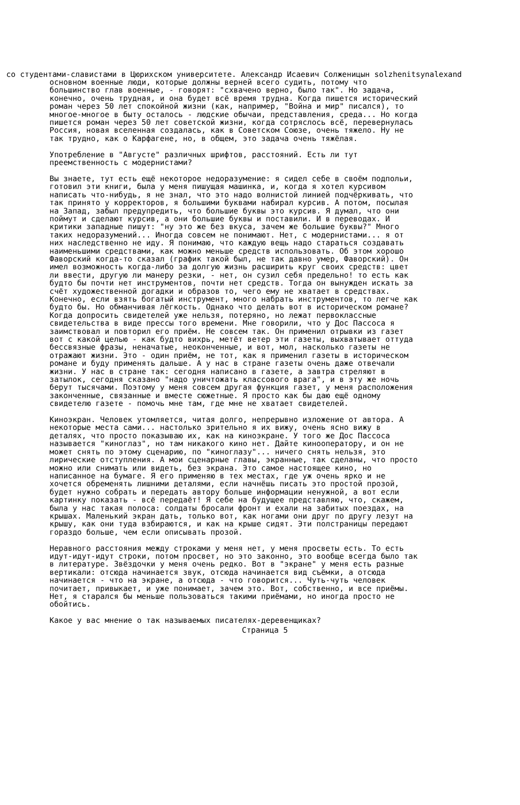. со студентами-славистами в Цюрихском университете. Александр Исаевич Солженицын solzhenitsynalexand
основном военные люди, которые должны верней всего судить, потому что
большинство глав военные, - говорят: "схвачено верно, было так". Но задача,
конечно, очень трудная, и она будет всё время трудна. Когда пишется исторический
роман через 50 лет спокойной жизни (как, например, "Война и мир" писался), то
многое-многое в быту осталось - людские обычаи, представления, среда... Но когда
пишется роман через 50 лет советской жизни, когда сотряслось всё, перевернулась
Россия, новая вселенная создалась, как в Советском Союзе, очень тяжело. Ну не
так трудно, как о Карфагене, но, в общем, это задача очень тяжёлая.

Употребление в "Августе" различных шрифтов, расстояний. Есть ли тут
преемственность с модернистами?

Вы знаете, тут есть ещё некоторое недоразумение: я сидел себе в своём подпольи,
готовил эти книги, была у меня пишущая машинка, и, когда я хотел курсивом
написать что-нибудь, я не знал, что это надо волнистой линией подчёркивать, что
так принято у корректоров, я большими буквами набирал курсив. А потом, посылая
на Запад, забыл предупредить, что большие буквы это курсив. Я думал, что они
поймут и сделают курсив, а они большие буквы и поставили. И в переводах. И
критики западные пишут: "ну это же без вкуса, зачем же большие буквы?" Много
таких недоразумений... Иногда совсем не понимают. Нет, с модернистами... я от
них наследственно не иду. Я понимаю, что каждую вещь надо стараться создавать
наименьшими средствами, как можно меньше средств использовать. Об этом хорошо
Фаворский когда-то сказал (график такой был, не так давно умер, Фаворский). Он
имел возможность когда-либо за долгую жизнь расширить круг своих средств: цвет
ли ввести, другую ли манеру резки, - нет, он сузил себя предельно! то есть как
будто бы почти нет инструментов, почти нет средств. Тогда он вынужден искать за
счёт художественной догадки и образов то, чего ему не хватает в средствах.
Конечно, если взять богатый инструмент, много набрать инструментов, то легче как
будто бы. Но обманчивая лёгкость. Однако что делать вот в историческом романе?
Когда допросить свидетелей уже нельзя, потеряно, но лежат первоклассные
свидетельства в виде прессы того времени. Мне говорили, что у Дос Пассоса я
заимствовал и повторил его приём. Не совсем так. Он применил отрывки из газет
вот с какой целью - как будто вихрь, метёт ветер эти газеты, выхватывает оттуда
бессвязные фразы, неначатые, неоконченные, и вот, мол, насколько газеты не
отражают жизни. Это - один приём, не тот, как я применил газеты в историческом
романе и буду применять дальше. А у нас в стране газеты очень даже отвечали
жизни. У нас в стране так: сегодня написано в газете, а завтра стреляют в
затылок, сегодня сказано "надо уничтожать классового врага", и в эту же ночь
берут тысячами. Поэтому у меня совсем другая функция газет, у меня расположения
законченные, связанные и вместе сюжетные. Я просто как бы даю ещё одному
свидетелю газете - помочь мне там, где мне не хватает свидетелей.

Киноэкран. Человек утомляется, читая долго, непрерывно изложение от автора. А
некоторые места сами... настолько зрительно я их вижу, очень ясно вижу в
деталях, что просто показываю их, как на киноэкране. У того же Дос Пассоса
называется "киноглаз", но там никакого кино нет. Дайте кинооператору, и он не
может снять по этому сценарию, по "киноглазу"... ничего снять нельзя, это
лирические отступления. А мои сценарные главы, экранные, так сделаны, что просто
можно или снимать или видеть, без экрана. Это самое настоящее кино, но
написанное на бумаге. Я его применяю в тех местах, где уж очень ярко и не
хочется обременять лишними деталями, если начнёшь писать это простой прозой,
будет нужно собрать и передать автору больше информации ненужной, а вот если
картинку показать - всё передаёт! Я себе на будущее представляю, что, скажем,
была у нас такая полоса: солдаты бросали фронт и ехали на забитых поездах, на
крышах. Маленький экран дать, только вот, как ногами они друг по другу лезут на
крышу, как они туда взбираются, и как на крыше сидят. Эти полстраницы передают
гораздо больше, чем если описывать прозой.

Неравного расстояния между строками у меня нет, у меня просветы есть. То есть
идут-идут-идут строки, потом просвет, но это законно, это вообще всегда было так
в литературе. Звёздочки у меня очень редко. Вот в "экране" у меня есть разные
вертикали: отсюда начинается звук, отсюда начинается вид съёмки, а отсюда
начинается - что на экране, а отсюда - что говорится... Чуть-чуть человек
почитает, привыкает, и уже понимает, зачем это. Вот, собственно, и все приёмы.
Нет, я старался бы меньше пользоваться такими приёмами, но иногда просто не
обойтись.

Какое у вас мнение о так называемых писателях-деревенщиках?
Страница 5